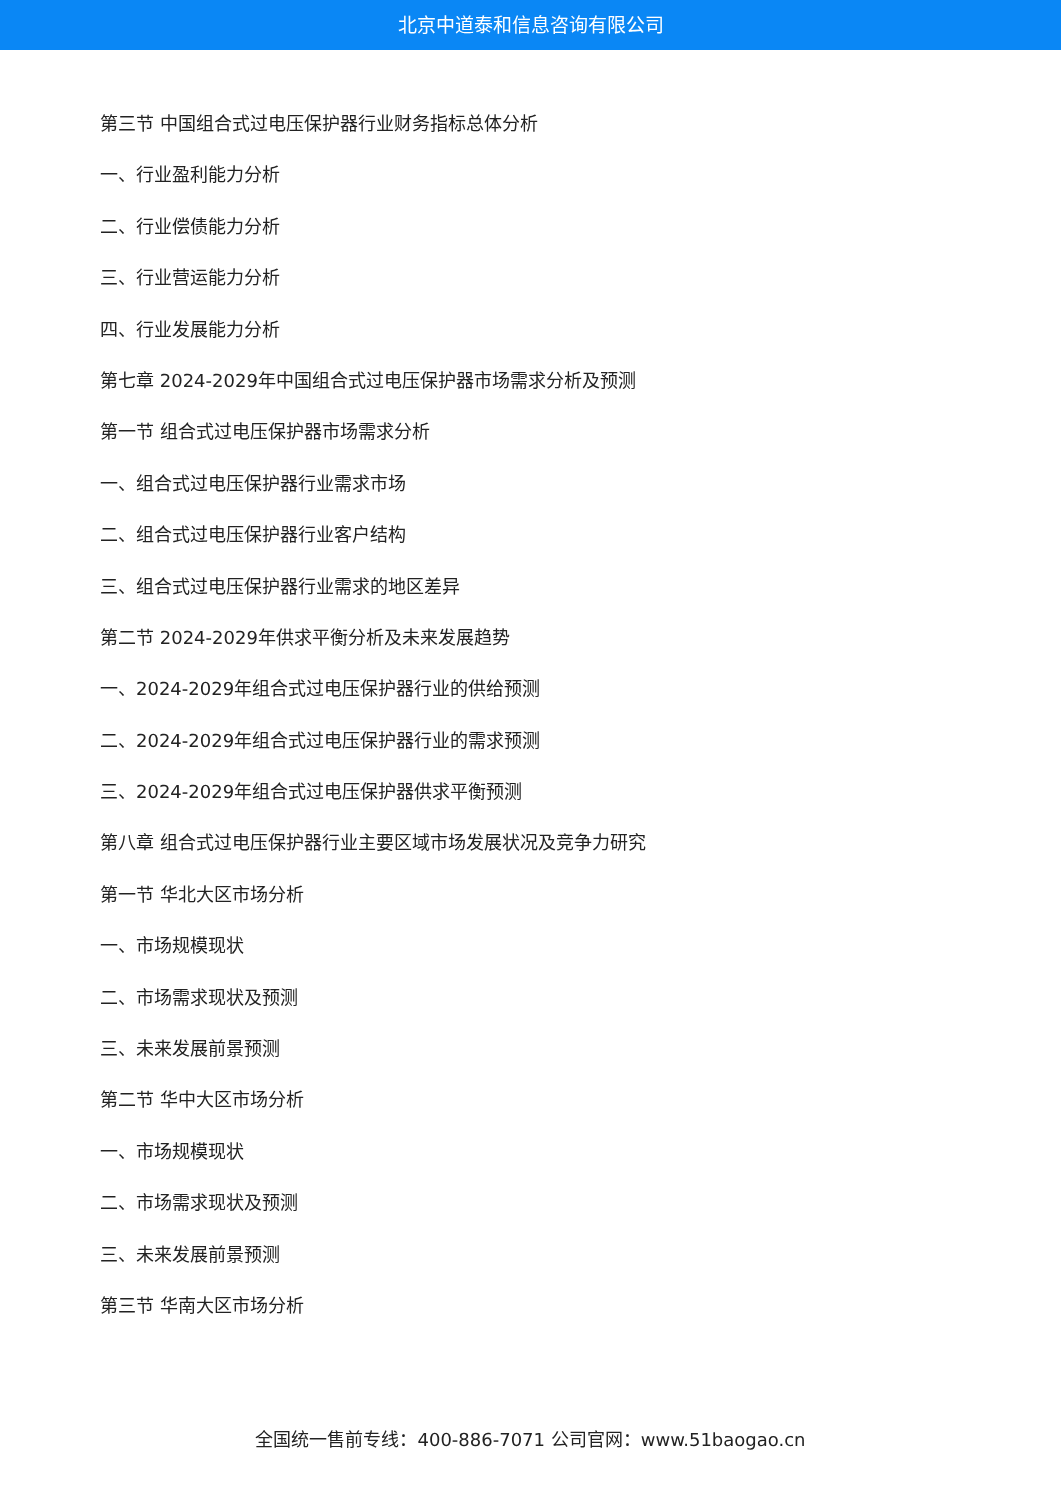北京中道泰和信息咨询有限公司
第三节 中国组合式过电压保护器行业财务指标总体分析
一、行业盈利能力分析
二、行业偿债能力分析
三、行业营运能力分析
四、行业发展能力分析
第七章 2024-2029年中国组合式过电压保护器市场需求分析及预测
第一节 组合式过电压保护器市场需求分析
一、组合式过电压保护器行业需求市场
二、组合式过电压保护器行业客户结构
三、组合式过电压保护器行业需求的地区差异
第二节 2024-2029年供求平衡分析及未来发展趋势
一、2024-2029年组合式过电压保护器行业的供给预测
二、2024-2029年组合式过电压保护器行业的需求预测
三、2024-2029年组合式过电压保护器供求平衡预测
第八章 组合式过电压保护器行业主要区域市场发展状况及竞争力研究
第一节 华北大区市场分析
一、市场规模现状
二、市场需求现状及预测
三、未来发展前景预测
第二节 华中大区市场分析
一、市场规模现状
二、市场需求现状及预测
三、未来发展前景预测
第三节 华南大区市场分析
全国统一售前专线：400-886-7071 公司官网：www.51baogao.cn